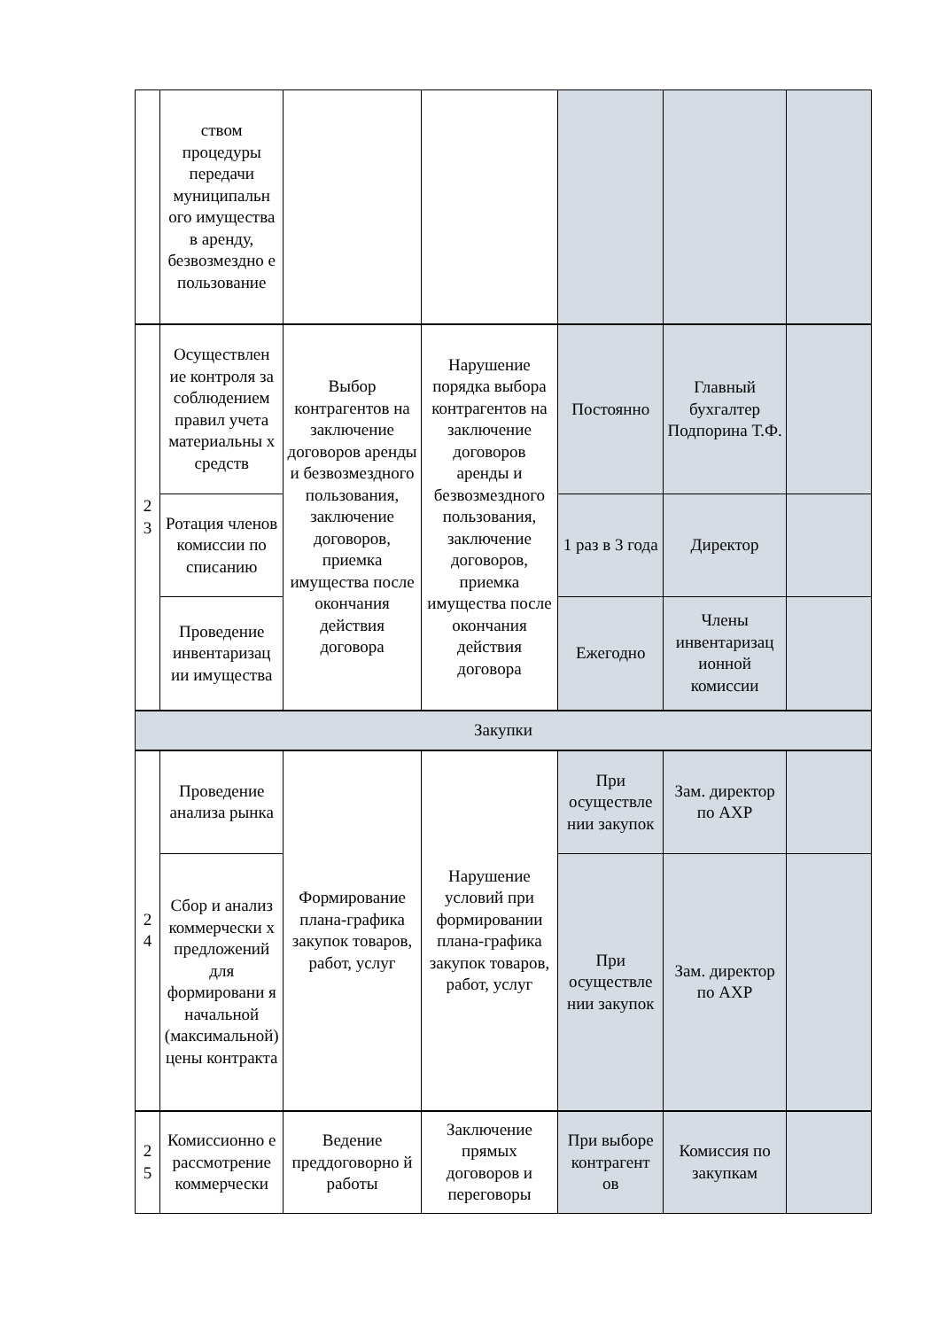| | ством процедуры передачи муниципальн ого имущества в аренду, безвозмездно е пользование | | | | | |
| 2 3 | Осуществлен ие контроля за соблюдением правил учета материальны х средств | Выбор контрагентов на заключение договоров аренды и безвозмездного пользования, заключение договоров, приемка имущества после окончания действия договора | Нарушение порядка выбора контрагентов на заключение договоров аренды и безвозмездного пользования, заключение договоров, приемка имущества после окончания действия договора | Постоянно | Главный бухгалтер Подпорина Т.Ф. | |
| | Ротация членов комиссии по списанию | | | 1 раз в 3 года | Директор | |
| | Проведение инвентаризац ии имущества | | | Ежегодно | Члены инвентаризац ионной комиссии | |
| Закупки | | | | | | |
| 2 4 | Проведение анализа рынка | Формирование плана-графика закупок товаров, работ, услуг | Нарушение условий при формировании плана-графика закупок товаров, работ, услуг | При осуществле нии закупок | Зам. директор по АХР | |
| | Сбор и анализ коммерчески х предложений для формировани я начальной (максимальной) цены контракта | | | При осуществле нии закупок | Зам. директор по АХР | |
| 2 5 | Комиссионно е рассмотрение коммерчески | Ведение преддоговорно й работы | Заключение прямых договоров и переговоры | При выборе контрагент ов | Комиссия по закупкам | |